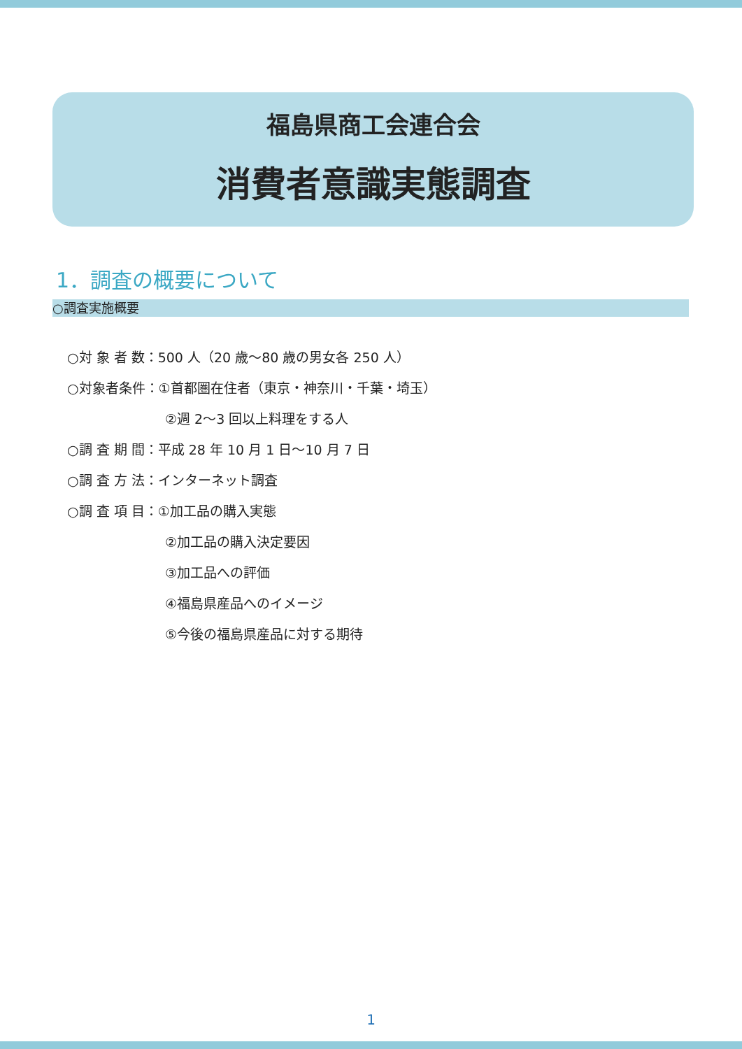福島県商工会連合会
消費者意識実態調査
1．調査の概要について
○調査実施概要
○対 象 者 数：500 人（20 歳～80 歳の男女各 250 人）
○対象者条件：①首都圏在住者（東京・神奈川・千葉・埼玉）
②週 2～3 回以上料理をする人
○調 査 期 間：平成 28 年 10 月 1 日～10 月 7 日
○調 査 方 法：インターネット調査
○調 査 項 目：①加工品の購入実態
②加工品の購入決定要因
③加工品への評価
④福島県産品へのイメージ
⑤今後の福島県産品に対する期待
1